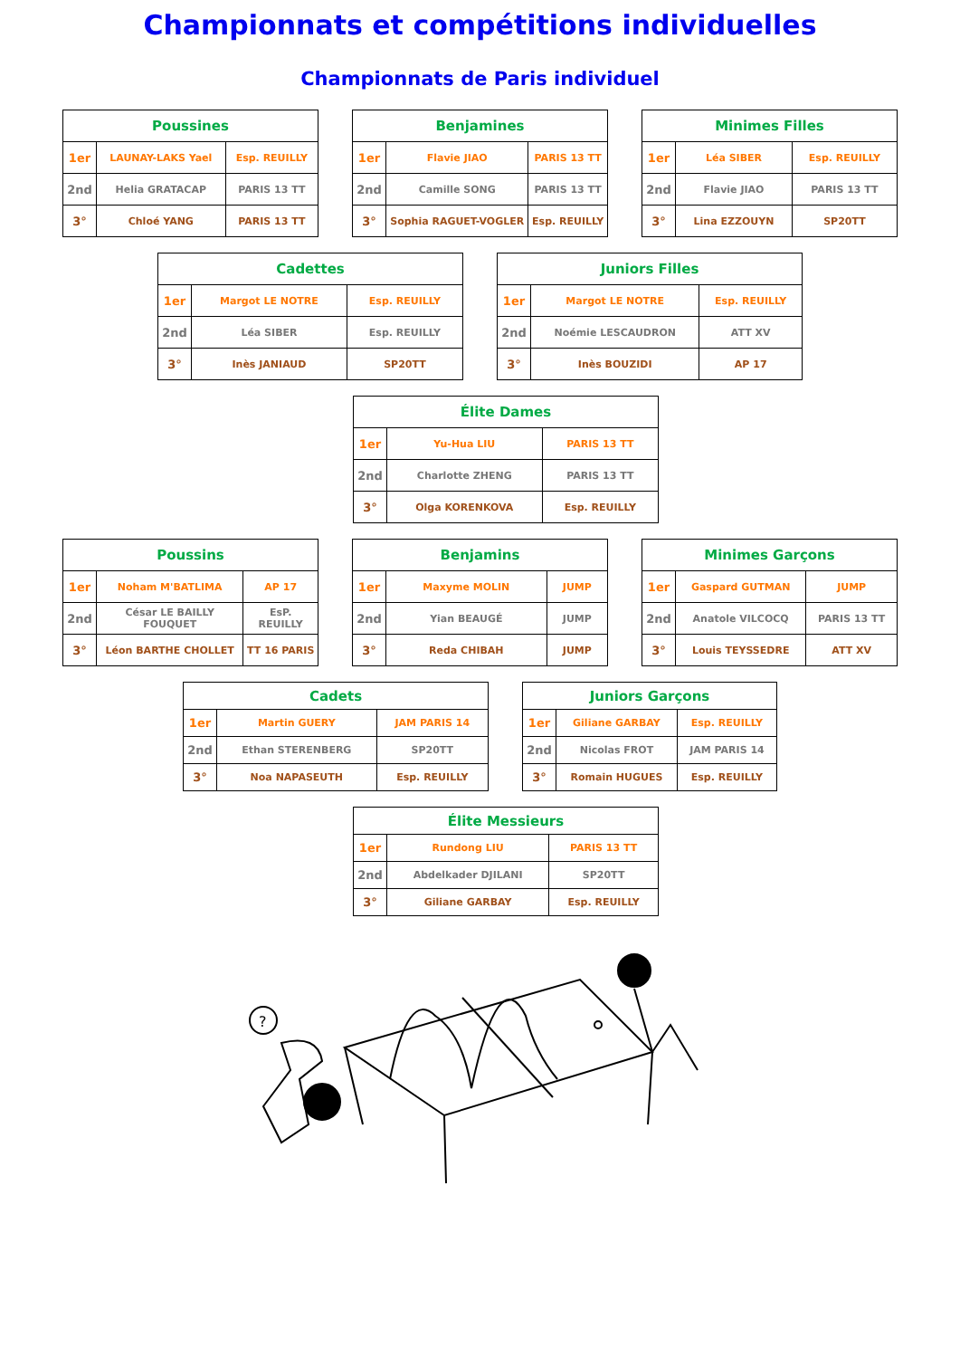Championnats et compétitions individuelles
Championnats de Paris individuel
| Poussines | | |
| --- | --- | --- |
| 1er | LAUNAY-LAKS Yael | Esp. REUILLY |
| 2nd | Helia GRATACAP | PARIS 13 TT |
| 3° | Chloé YANG | PARIS 13 TT |
| Benjamines | | |
| --- | --- | --- |
| 1er | Flavie JIAO | PARIS 13 TT |
| 2nd | Camille SONG | PARIS 13 TT |
| 3° | Sophia RAGUET-VOGLER | Esp. REUILLY |
| Minimes Filles | | |
| --- | --- | --- |
| 1er | Léa SIBER | Esp. REUILLY |
| 2nd | Flavie JIAO | PARIS 13 TT |
| 3° | Lina EZZOUYN | SP20TT |
| Cadettes | | |
| --- | --- | --- |
| 1er | Margot LE NOTRE | Esp. REUILLY |
| 2nd | Léa SIBER | Esp. REUILLY |
| 3° | Inès JANIAUD | SP20TT |
| Juniors Filles | | |
| --- | --- | --- |
| 1er | Margot LE NOTRE | Esp. REUILLY |
| 2nd | Noémie LESCAUDRON | ATT XV |
| 3° | Inès BOUZIDI | AP 17 |
| Élite Dames | | |
| --- | --- | --- |
| 1er | Yu-Hua LIU | PARIS 13 TT |
| 2nd | Charlotte ZHENG | PARIS 13 TT |
| 3° | Olga KORENKOVA | Esp. REUILLY |
| Poussins | | |
| --- | --- | --- |
| 1er | Noham M'BATLIMA | AP 17 |
| 2nd | César LE BAILLY FOUQUET | EsP. REUILLY |
| 3° | Léon BARTHE CHOLLET | TT 16 PARIS |
| Benjamins | | |
| --- | --- | --- |
| 1er | Maxyme MOLIN | JUMP |
| 2nd | Yian BEAUGÉ | JUMP |
| 3° | Reda CHIBAH | JUMP |
| Minimes Garçons | | |
| --- | --- | --- |
| 1er | Gaspard GUTMAN | JUMP |
| 2nd | Anatole VILCOCQ | PARIS 13 TT |
| 3° | Louis TEYSSEDRE | ATT XV |
| Cadets | | |
| --- | --- | --- |
| 1er | Martin GUERY | JAM PARIS 14 |
| 2nd | Ethan STERENBERG | SP20TT |
| 3° | Noa NAPASEUTH | Esp. REUILLY |
| Juniors Garçons | | |
| --- | --- | --- |
| 1er | Giliane GARBAY | Esp. REUILLY |
| 2nd | Nicolas FROT | JAM PARIS 14 |
| 3° | Romain HUGUES | Esp. REUILLY |
| Élite Messieurs | | |
| --- | --- | --- |
| 1er | Rundong LIU | PARIS 13 TT |
| 2nd | Abdelkader DJILANI | SP20TT |
| 3° | Giliane GARBAY | Esp. REUILLY |
?